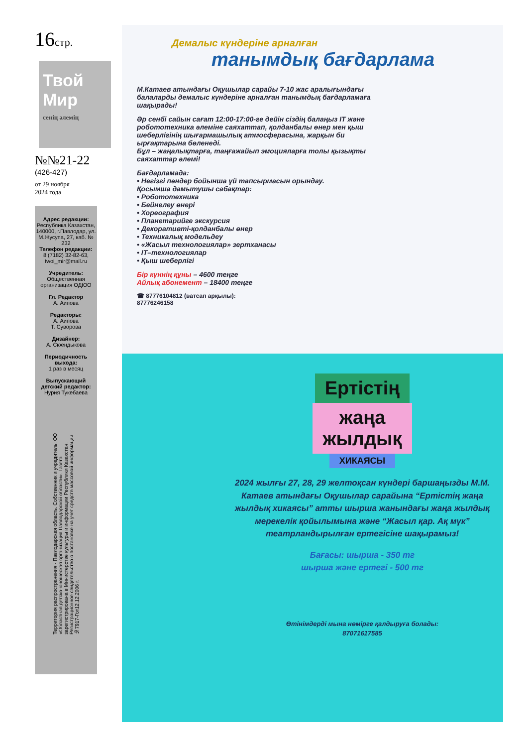16стр.
Твой Мир
сенің әлемің
№№21-22
(426-427)
от 29 ноября
2024 года
Адрес редакции:
Республика Казахстан, 140000, г.Павлодар, ул. М.Жусупа, 27, каб. № 232
Телефон редакции:
8 (7182) 32-82-63, twoi_mir@mail.ru
Учредитель:
Общественная организация ОДЮО
Гл. Редактор
А. Аипова
Редакторы:
А. Аипова
Т. Суворова
Дизайнер:
А. Сюендыкова
Периодичность выхода:
1 раз в месяц
Выпускающий детский редактор:
Нурия Тукебаева
Территория распространения - Павлодарская область. Собственник и учредитель: ОО «Областная детско-юношеская организация Павлодарской области». Газета зарегистрирована в Министерстве культуры и информации Республики Казахстан. Регистрационное свидетельство о постановке на учет средств массовой информации №7917-Гот12.12.2006 г.
Демалыс күндеріне арналған
танымдық бағдарлама
М.Катаев атындағы Оқушылар сарайы 7-10 жас аралығындағы балаларды демалыс күндеріне арналған танымдық бағдарламаға шақырады!
Әр сенбі сайын сағат 12:00-17:00-ге дейін сіздің балаңыз IT және робототехника әлеміне саяхаттап, қолданбалы өнер мен қыш шеберлігінің шығармашылық атмосферасына, жарқын би ырғақтарына бөленеді.
Бұл – жаңалықтарға, таңғажайып эмоцияларға толы қызықты саяхаттар әлемі!
Бағдарламада:
• Негізгі пәндер бойынша үй тапсырмасын орындау.
Қосымша дамытушы сабақтар:
• Робототехника
• Бейнелеу өнері
• Хореография
• Планетарийге экскурсия
• Декоративті-қолданбалы өнер
• Техникалық модельдеу
• «Жасыл технологиялар» зертханасы
• IT–технологиялар
• Қыш шеберлігі
Бір күннің құны – 4600 теңге
Айлық абонемент – 18400 теңге
☎ 87776104812 (ватсап арқылы):
87776246158
Ертістің
жаңа
жылдық
ХИКАЯСЫ
2024 жылғы 27, 28, 29 желтоқсан күндері баршаңызды М.М. Катаев атындағы Оқушылар сарайына “Ертістің жаңа жылдық хикаясы” атты шырша жанындағы жаңа жылдық мерекелік қойылымына және “Жасыл қар. Ақ мүк” театрландырылған ертегісіне шақырамыз!
Бағасы: шырша - 350 тг
шырша және ертегі - 500 тг
Өтінімдерді мына нөмірге қалдыруға болады:
87071617585